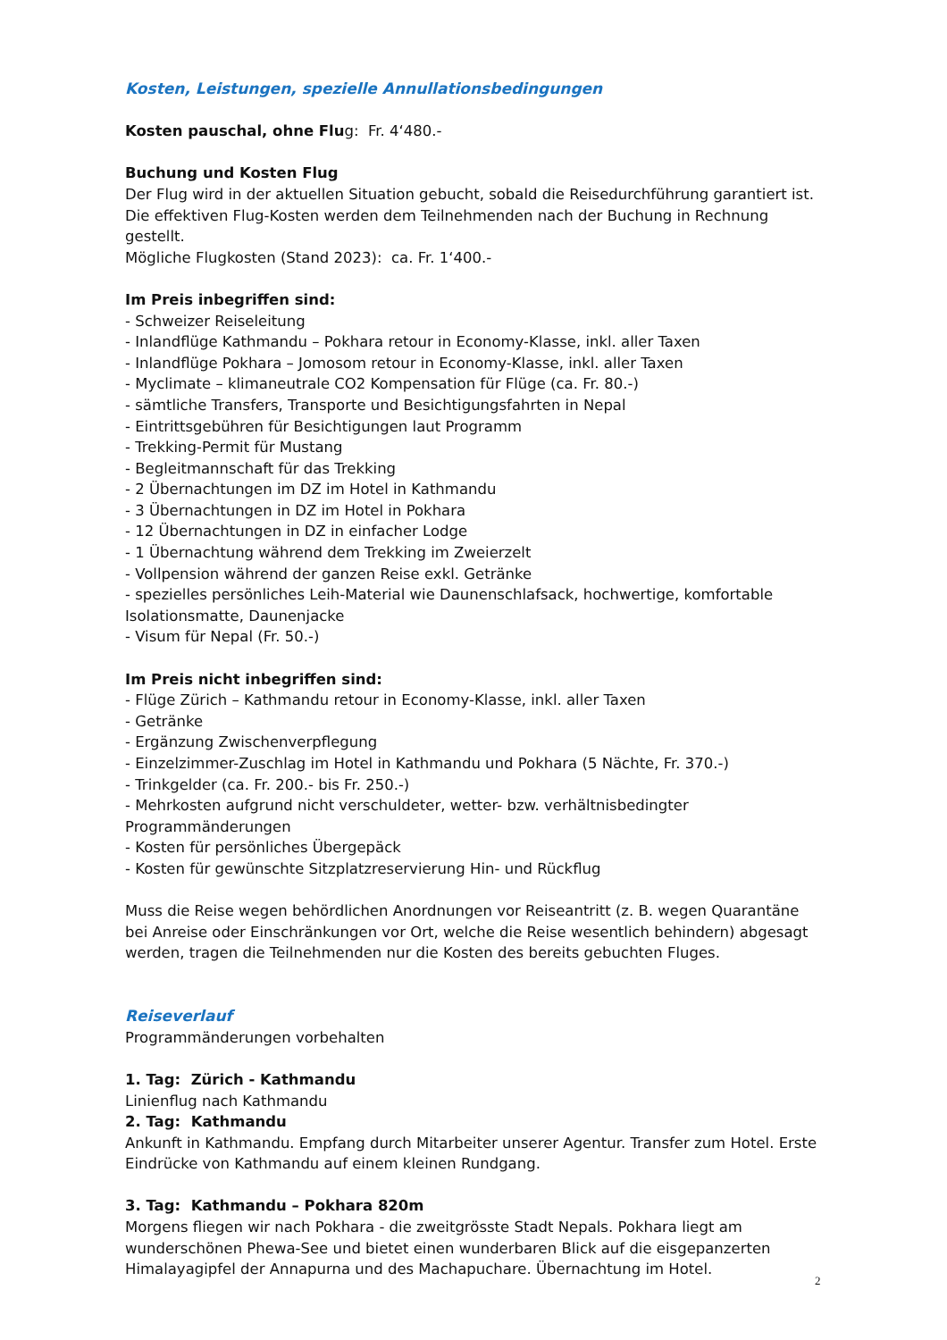Kosten, Leistungen, spezielle Annullationsbedingungen
Kosten pauschal, ohne Flug: Fr. 4‘480.-
Buchung und Kosten Flug
Der Flug wird in der aktuellen Situation gebucht, sobald die Reisedurchführung garantiert ist. Die effektiven Flug-Kosten werden dem Teilnehmenden nach der Buchung in Rechnung gestellt.
Mögliche Flugkosten (Stand 2023): ca. Fr. 1‘400.-
Im Preis inbegriffen sind:
- Schweizer Reiseleitung
- Inlandflüge Kathmandu – Pokhara retour in Economy-Klasse, inkl. aller Taxen
- Inlandflüge Pokhara – Jomosom retour in Economy-Klasse, inkl. aller Taxen
- Myclimate – klimaneutrale CO2 Kompensation für Flüge (ca. Fr. 80.-)
- sämtliche Transfers, Transporte und Besichtigungsfahrten in Nepal
- Eintrittsgebühren für Besichtigungen laut Programm
- Trekking-Permit für Mustang
- Begleitmannschaft für das Trekking
- 2 Übernachtungen im DZ im Hotel in Kathmandu
- 3 Übernachtungen in DZ im Hotel in Pokhara
- 12 Übernachtungen in DZ in einfacher Lodge
- 1 Übernachtung während dem Trekking im Zweierzelt
- Vollpension während der ganzen Reise exkl. Getränke
- spezielles persönliches Leih-Material wie Daunenschlafsack, hochwertige, komfortable Isolationsmatte, Daunenjacke
- Visum für Nepal (Fr. 50.-)
Im Preis nicht inbegriffen sind:
- Flüge Zürich – Kathmandu retour in Economy-Klasse, inkl. aller Taxen
- Getränke
- Ergänzung Zwischenverpflegung
- Einzelzimmer-Zuschlag im Hotel in Kathmandu und Pokhara (5 Nächte, Fr. 370.-)
- Trinkgelder (ca. Fr. 200.- bis Fr. 250.-)
- Mehrkosten aufgrund nicht verschuldeter, wetter- bzw. verhältnisbedingter Programmänderungen
- Kosten für persönliches Übergepäck
- Kosten für gewünschte Sitzplatzreservierung Hin- und Rückflug
Muss die Reise wegen behördlichen Anordnungen vor Reiseantritt (z. B. wegen Quarantäne bei Anreise oder Einschränkungen vor Ort, welche die Reise wesentlich behindern) abgesagt werden, tragen die Teilnehmenden nur die Kosten des bereits gebuchten Fluges.
Reiseverlauf
Programmänderungen vorbehalten
1. Tag: Zürich - Kathmandu
Linienflug nach Kathmandu
2. Tag: Kathmandu
Ankunft in Kathmandu. Empfang durch Mitarbeiter unserer Agentur. Transfer zum Hotel. Erste Eindrücke von Kathmandu auf einem kleinen Rundgang.
3. Tag: Kathmandu – Pokhara 820m
Morgens fliegen wir nach Pokhara - die zweitgrösste Stadt Nepals. Pokhara liegt am wunderschönen Phewa-See und bietet einen wunderbaren Blick auf die eisgepanzerten Himalayagipfel der Annapurna und des Machapuchare. Übernachtung im Hotel.
2